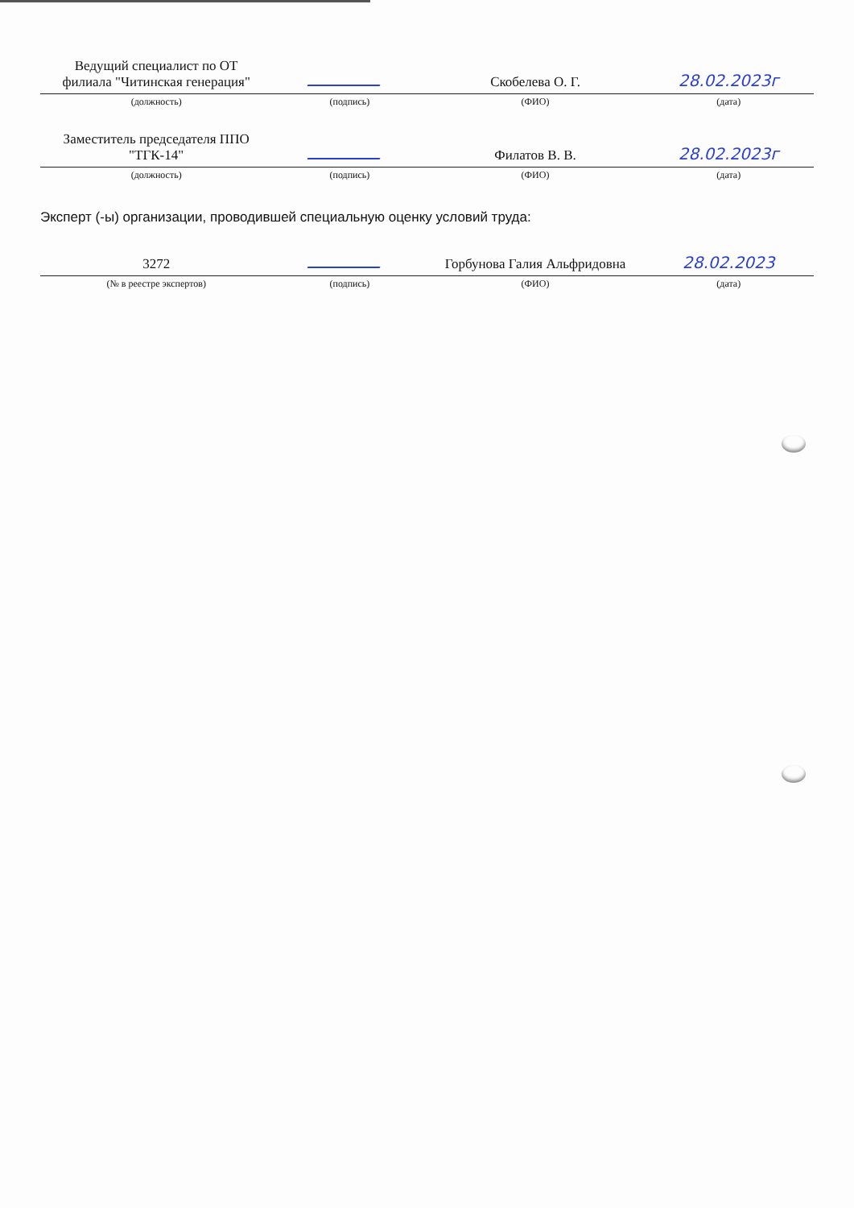| Ведущий специалист по ОТ филиала "Читинская генерация" | | Скобелева О. Г. | 28.02.2023г |
| (должность) | (подпись) | (ФИО) | (дата) |
| Заместитель председателя ППО "ТГК-14" | | Филатов В. В. | 28.02.2023г |
| (должность) | (подпись) | (ФИО) | (дата) |
| Эксперт (-ы) организации, проводившей специальную оценку условий труда: | | | |
| 3272 | | Горбунова Галия Альфридовна | 28.02.2023 |
| (№ в реестре экспертов) | (подпись) | (ФИО) | (дата) |